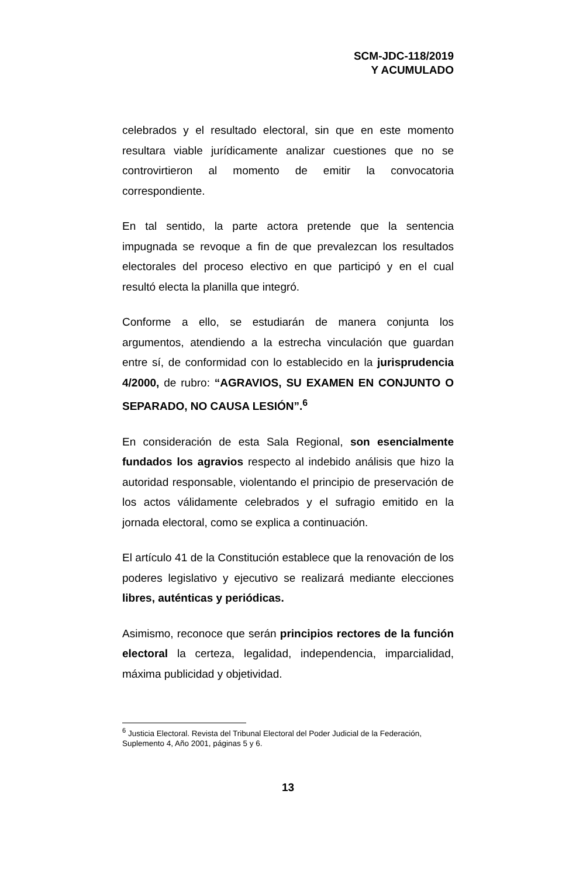SCM-JDC-118/2019
Y ACUMULADO
celebrados y el resultado electoral, sin que en este momento resultara viable jurídicamente analizar cuestiones que no se controvirtieron al momento de emitir la convocatoria correspondiente.
En tal sentido, la parte actora pretende que la sentencia impugnada se revoque a fin de que prevalezcan los resultados electorales del proceso electivo en que participó y en el cual resultó electa la planilla que integró.
Conforme a ello, se estudiarán de manera conjunta los argumentos, atendiendo a la estrecha vinculación que guardan entre sí, de conformidad con lo establecido en la jurisprudencia 4/2000, de rubro: “AGRAVIOS, SU EXAMEN EN CONJUNTO O SEPARADO, NO CAUSA LESIÓN”.<sup>6</sup>
En consideración de esta Sala Regional, son esencialmente fundados los agravios respecto al indebido análisis que hizo la autoridad responsable, violentando el principio de preservación de los actos válidamente celebrados y el sufragio emitido en la jornada electoral, como se explica a continuación.
El artículo 41 de la Constitución establece que la renovación de los poderes legislativo y ejecutivo se realizará mediante elecciones libres, auténticas y periódicas.
Asimismo, reconoce que serán principios rectores de la función electoral la certeza, legalidad, independencia, imparcialidad, máxima publicidad y objetividad.
<sup>6</sup> Justicia Electoral. Revista del Tribunal Electoral del Poder Judicial de la Federación, Suplemento 4, Año 2001, páginas 5 y 6.
13